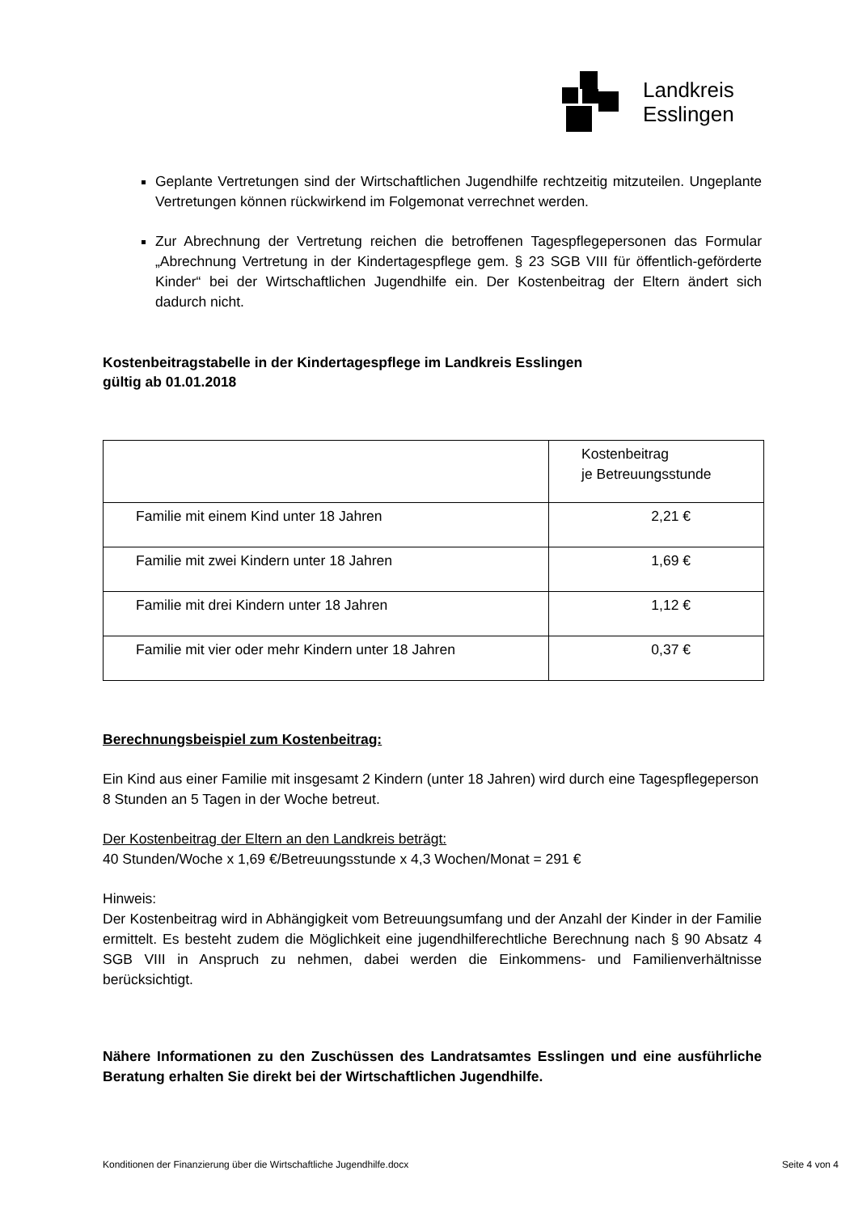Landkreis
Esslingen
Geplante Vertretungen sind der Wirtschaftlichen Jugendhilfe rechtzeitig mitzuteilen. Ungeplante Vertretungen können rückwirkend im Folgemonat verrechnet werden.
Zur Abrechnung der Vertretung reichen die betroffenen Tagespflegepersonen das Formular „Abrechnung Vertretung in der Kindertagespflege gem. § 23 SGB VIII für öffentlich-geförderte Kinder“ bei der Wirtschaftlichen Jugendhilfe ein. Der Kostenbeitrag der Eltern ändert sich dadurch nicht.
Kostenbeitragstabelle in der Kindertagespflege im Landkreis Esslingen
gültig ab 01.01.2018
| | Kostenbeitrag je Betreuungsstunde |
| Familie mit einem Kind unter 18 Jahren | 2,21 € |
| Familie mit zwei Kindern unter 18 Jahren | 1,69 € |
| Familie mit drei Kindern unter 18 Jahren | 1,12 € |
| Familie mit vier oder mehr Kindern unter 18 Jahren | 0,37 € |
Berechnungsbeispiel zum Kostenbeitrag:
Ein Kind aus einer Familie mit insgesamt 2 Kindern (unter 18 Jahren) wird durch eine Tagespflegeperson 8 Stunden an 5 Tagen in der Woche betreut.
Der Kostenbeitrag der Eltern an den Landkreis beträgt:
40 Stunden/Woche x 1,69 €/Betreuungsstunde x 4,3 Wochen/Monat = 291 €
Hinweis:
Der Kostenbeitrag wird in Abhängigkeit vom Betreuungsumfang und der Anzahl der Kinder in der Familie ermittelt. Es besteht zudem die Möglichkeit eine jugendhilferechtliche Berechnung nach § 90 Absatz 4 SGB VIII in Anspruch zu nehmen, dabei werden die Einkommens- und Familienverhältnisse berücksichtigt.
Nähere Informationen zu den Zuschüssen des Landratsamtes Esslingen und eine ausführliche Beratung erhalten Sie direkt bei der Wirtschaftlichen Jugendhilfe.
Konditionen der Finanzierung über die Wirtschaftliche Jugendhilfe.docx Seite 4 von 4